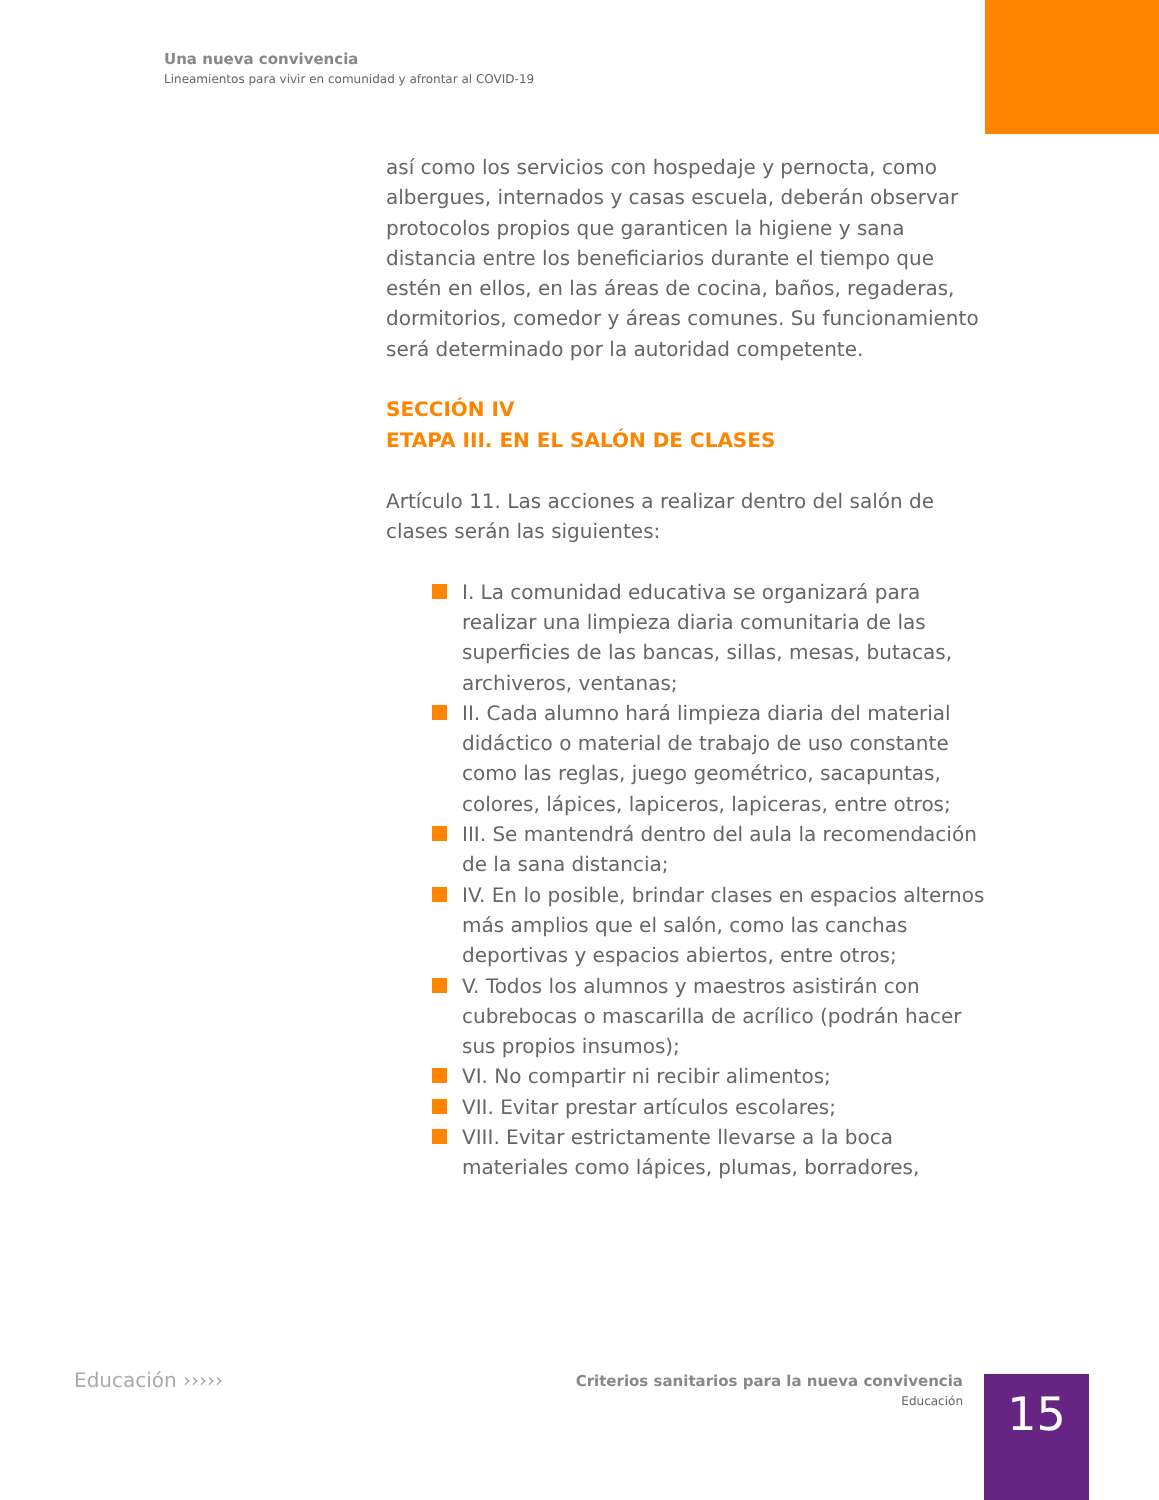Una nueva convivencia
Lineamientos para vivir en comunidad y afrontar al COVID-19
así como los servicios con hospedaje y pernocta, como albergues, internados y casas escuela, deberán observar protocolos propios que garanticen la higiene y sana distancia entre los beneficiarios durante el tiempo que estén en ellos, en las áreas de cocina, baños, regaderas, dormitorios, comedor y áreas comunes. Su funcionamiento será determinado por la autoridad competente.
SECCIÓN IV
ETAPA III. EN EL SALÓN DE CLASES
Artículo 11. Las acciones a realizar dentro del salón de clases serán las siguientes:
I. La comunidad educativa se organizará para realizar una limpieza diaria comunitaria de las superficies de las bancas, sillas, mesas, butacas, archiveros, ventanas;
II. Cada alumno hará limpieza diaria del material didáctico o material de trabajo de uso constante como las reglas, juego geométrico, sacapuntas, colores, lápices, lapiceros, lapiceras, entre otros;
III. Se mantendrá dentro del aula la recomendación de la sana distancia;
IV. En lo posible, brindar clases en espacios alternos más amplios que el salón, como las canchas deportivas y espacios abiertos, entre otros;
V. Todos los alumnos y maestros asistirán con cubrebocas o mascarilla de acrílico (podrán hacer sus propios insumos);
VI. No compartir ni recibir alimentos;
VII. Evitar prestar artículos escolares;
VIII. Evitar estrictamente llevarse a la boca materiales como lápices, plumas, borradores,
Educación ›››››
Criterios sanitarios para la nueva convivencia
Educación
15